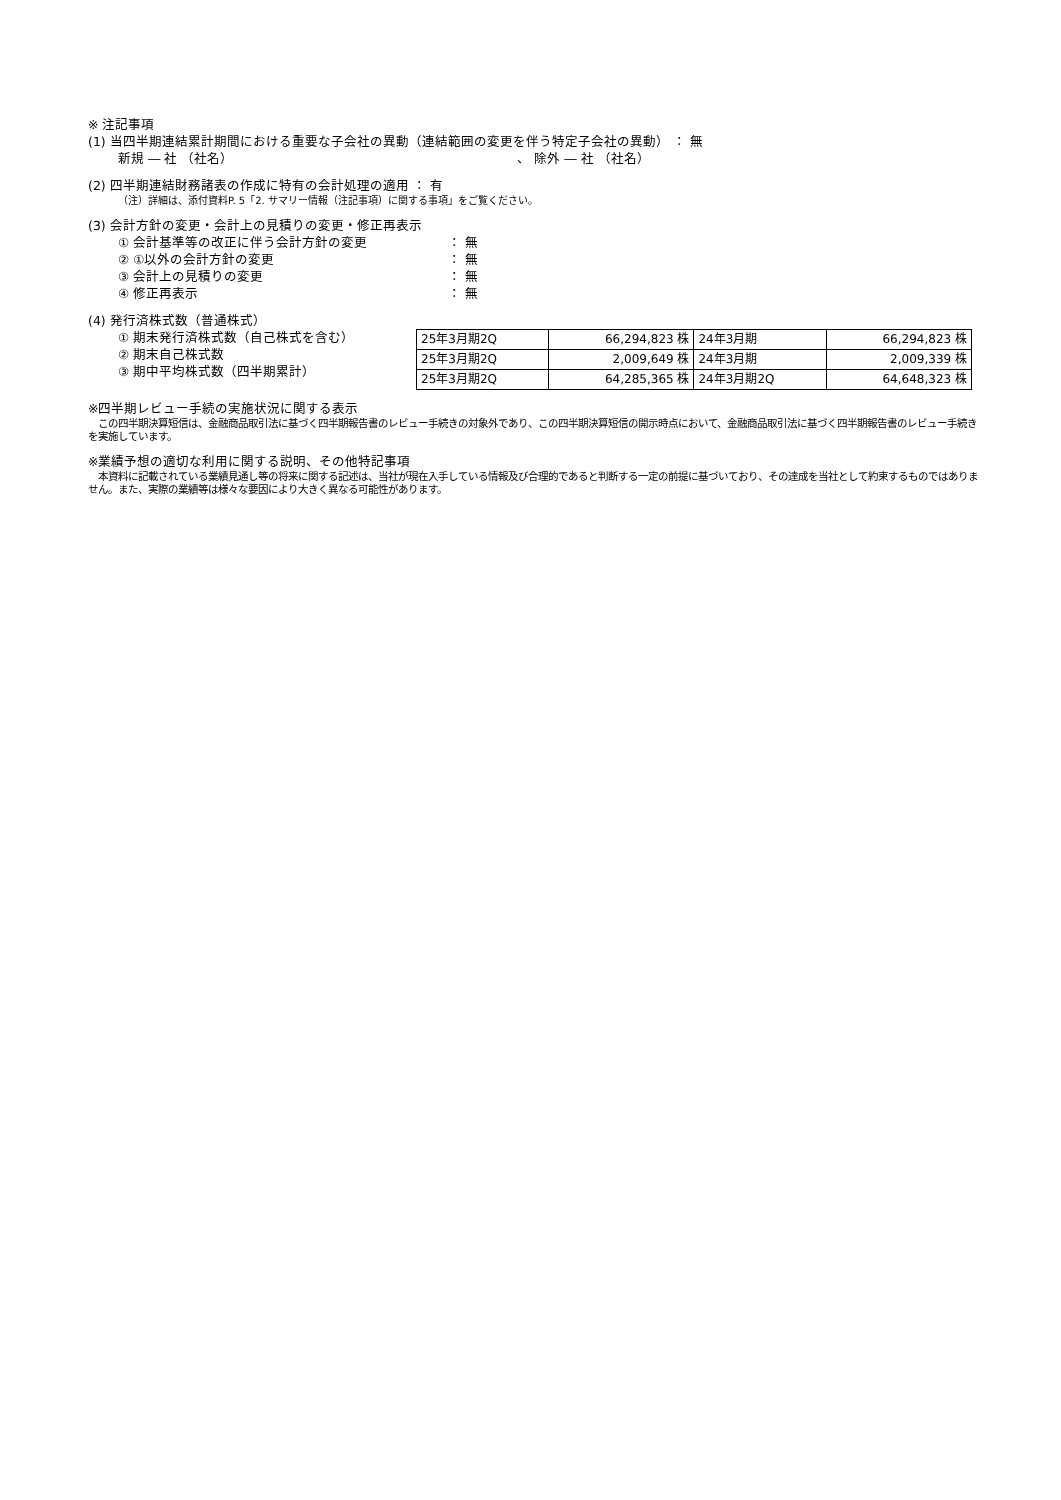※ 注記事項
(1) 当四半期連結累計期間における重要な子会社の異動（連結範囲の変更を伴う特定子会社の異動） ： 無
新規 ― 社 （社名） 、 除外 ― 社 （社名）
(2) 四半期連結財務諸表の作成に特有の会計処理の適用 ： 有
（注）詳細は、添付資料P. 5「2. サマリー情報（注記事項）に関する事項」をご覧ください。
(3) 会計方針の変更・会計上の見積りの変更・修正再表示
① 会計基準等の改正に伴う会計方針の変更 ： 無
② ①以外の会計方針の変更 ： 無
③ 会計上の見積りの変更 ： 無
④ 修正再表示 ： 無
(4) 発行済株式数（普通株式）
① 期末発行済株式数（自己株式を含む）
② 期末自己株式数
③ 期中平均株式数（四半期累計）
| 25年3月期2Q | 66,294,823 株 | 24年3月期 | 66,294,823 株 |
| 25年3月期2Q | 2,009,649 株 | 24年3月期 | 2,009,339 株 |
| 25年3月期2Q | 64,285,365 株 | 24年3月期2Q | 64,648,323 株 |
※四半期レビュー手続の実施状況に関する表示
　この四半期決算短信は、金融商品取引法に基づく四半期報告書のレビュー手続きの対象外であり、この四半期決算短信の開示時点において、金融商品取引法に基づく四半期報告書のレビュー手続きを実施しています。
※業績予想の適切な利用に関する説明、その他特記事項
　本資料に記載されている業績見通し等の将来に関する記述は、当社が現在入手している情報及び合理的であると判断する一定の前提に基づいており、その達成を当社として約束するものではありません。また、実際の業績等は様々な要因により大きく異なる可能性があります。